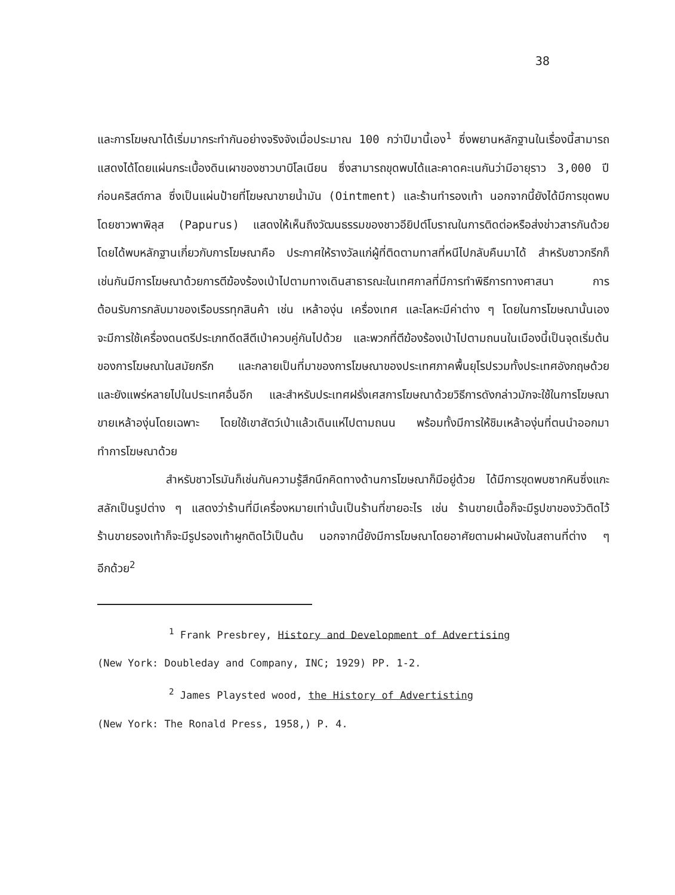38
และการโฆษณาได้เริ่มมากระทำกันอย่างจริงจังเมื่อประมาณ 100 กว่าปีมานี้เอง<sup>1</sup> ซึ่งพยานหลักฐานในเรื่องนี้สามารถแสดงได้โดยแผ่นกระเบื้องดินเผาของชาวบาบิโลเนียน ซึ่งสามารถขุดพบได้และคาดคะเนกันว่ามีอายุราว 3,000 ปีก่อนคริสต์กาล ซึ่งเป็นแผ่นป้ายที่โฆษณาขายน้ำมัน (Ointment) และร้านทำรองเท้า นอกจากนี้ยังได้มีการขุดพบโดยชาวพาพิลุส (Papurus) แสดงให้เห็นถึงวัฒนธรรมของชาวอียิปต์โบราณในการติดต่อหรือส่งข่าวสารกันด้วย โดยได้พบหลักฐานเกี่ยวกับการโฆษณาคือ ประกาศให้รางวัลแก่ผู้ที่ติดตามทาสที่หนีไปกลับคืนมาได้ สำหรับชาวกรีกก็เช่นกันมีการโฆษณาด้วยการตีฆ้องร้องเป่าไปตามทางเดินสาธารณะในเทศกาลที่มีการทำพิธีการทางศาสนา การต้อนรับการกลับมาของเรือบรรทุกสินค้า เช่น เหล้าองุ่น เครื่องเทศ และโลหะมีค่าต่าง ๆ โดยในการโฆษณานั้นเองจะมีการใช้เครื่องดนตรีประเภทดีดสีตีเป่าควบคู่กันไปด้วย และพวกที่ตีฆ้องร้องเป่าไปตามถนนในเมืองนี้เป็นจุดเริ่มต้นของการโฆษณาในสมัยกรีก และกลายเป็นที่มาของการโฆษณาของประเทศภาคพื้นยุโรปรวมทั้งประเทศอังกฤษด้วย และยังแพร่หลายไปในประเทศอื่นอีก และสำหรับประเทศฝรั่งเศสการโฆษณาด้วยวิธีการดังกล่าวมักจะใช้ในการโฆษณาขายเหล้าองุ่นโดยเฉพาะ โดยใช้เขาสัตว์เป่าแล้วเดินแห่ไปตามถนน พร้อมทั้งมีการให้ชิมเหล้าองุ่นที่ตนนำออกมาทำการโฆษณาด้วย
สำหรับชาวโรมันก็เช่นกันความรู้สึกนึกคิดทางด้านการโฆษณาก็มีอยู่ด้วย ได้มีการขุดพบซากหินซึ่งแกะสลักเป็นรูปต่าง ๆ แสดงว่าร้านที่มีเครื่องหมายเท่านั้นเป็นร้านที่ขายอะไร เช่น ร้านขายเนื้อก็จะมีรูปขาของวัวติดไว้ ร้านขายรองเท้าก็จะมีรูปรองเท้าผูกติดไว้เป็นต้น นอกจากนี้ยังมีการโฆษณาโดยอาศัยตามฝาผนังในสถานที่ต่าง ๆ อีกด้วย<sup>2</sup>
<sup>1</sup> Frank Presbrey, History and Development of Advertising
(New York: Doubleday and Company, INC; 1929) PP. 1-2.
<sup>2</sup> James Playsted wood, the History of Advertisting
(New York: The Ronald Press, 1958,) P. 4.